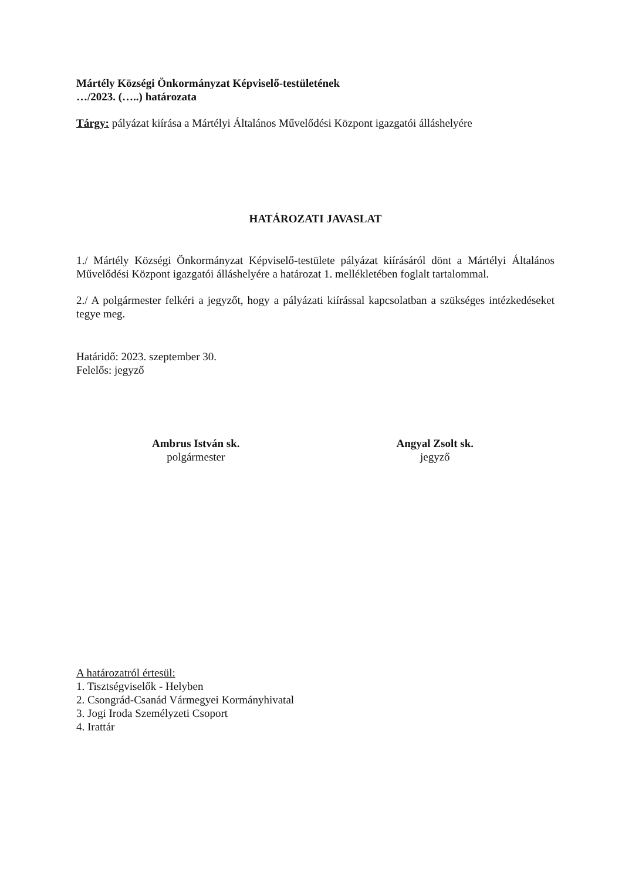Mártély Községi Önkormányzat Képviselő-testületének
…/2023. (…..) határozata
Tárgy: pályázat kiírása a Mártélyi Általános Művelődési Központ igazgatói álláshelyére
HATÁROZATI JAVASLAT
1./ Mártély Községi Önkormányzat Képviselő-testülete pályázat kiírásáról dönt a Mártélyi Általános Művelődési Központ igazgatói álláshelyére a határozat 1. mellékletében foglalt tartalommal.
2./ A polgármester felkéri a jegyzőt, hogy a pályázati kiírással kapcsolatban a szükséges intézkedéseket tegye meg.
Határidő: 2023. szeptember 30.
Felelős: jegyző
Ambrus István sk.
polgármester
Angyal Zsolt sk.
jegyző
A határozatról értesül:
1. Tisztségviselők - Helyben
2. Csongrád-Csanád Vármegyei Kormányhivatal
3. Jogi Iroda Személyzeti Csoport
4. Irattár